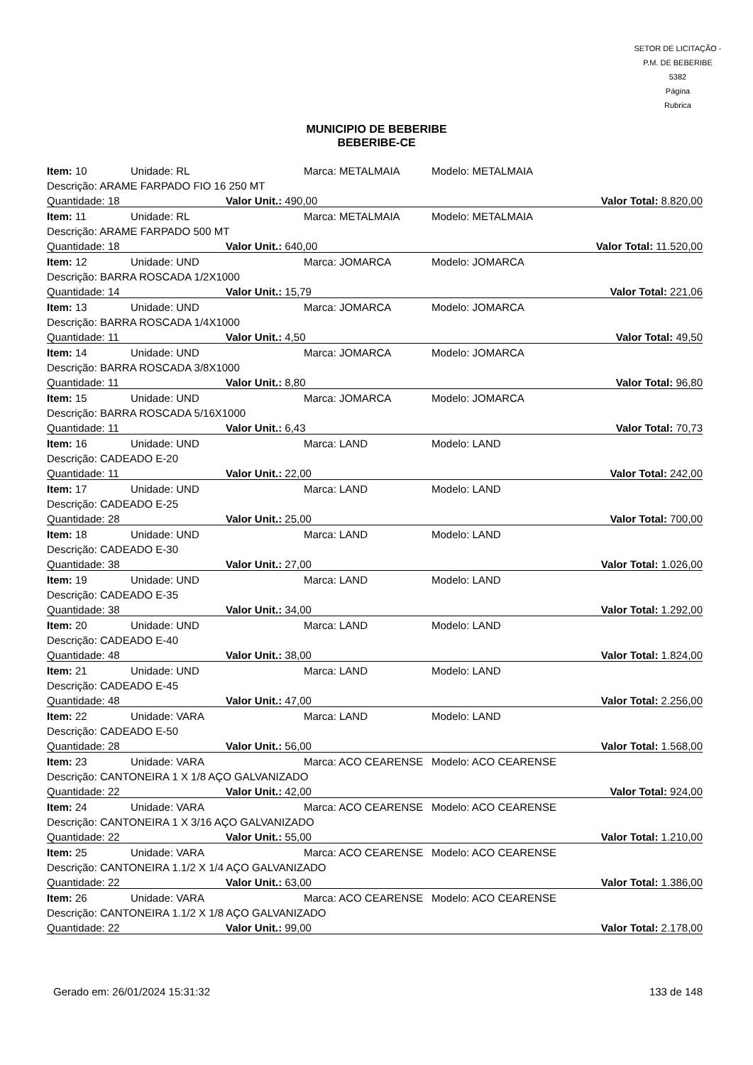SETOR DE LICITAÇÃO - P.M. DE BEBERIBE
5382
Página
Rubrica
MUNICIPIO DE BEBERIBE
BEBERIBE-CE
| Item: 10 | Unidade: RL | Marca: METALMAIA | Modelo: METALMAIA |
| Descrição: ARAME FARPADO FIO 16 250 MT | | | |
| Quantidade: 18 | | Valor Unit.: 490,00 | Valor Total: 8.820,00 |
| Item: 11 | Unidade: RL | Marca: METALMAIA | Modelo: METALMAIA |
| Descrição: ARAME FARPADO 500 MT | | | |
| Quantidade: 18 | | Valor Unit.: 640,00 | Valor Total: 11.520,00 |
| Item: 12 | Unidade: UND | Marca: JOMARCA | Modelo: JOMARCA |
| Descrição: BARRA ROSCADA 1/2X1000 | | | |
| Quantidade: 14 | | Valor Unit.: 15,79 | Valor Total: 221,06 |
| Item: 13 | Unidade: UND | Marca: JOMARCA | Modelo: JOMARCA |
| Descrição: BARRA ROSCADA 1/4X1000 | | | |
| Quantidade: 11 | | Valor Unit.: 4,50 | Valor Total: 49,50 |
| Item: 14 | Unidade: UND | Marca: JOMARCA | Modelo: JOMARCA |
| Descrição: BARRA ROSCADA 3/8X1000 | | | |
| Quantidade: 11 | | Valor Unit.: 8,80 | Valor Total: 96,80 |
| Item: 15 | Unidade: UND | Marca: JOMARCA | Modelo: JOMARCA |
| Descrição: BARRA ROSCADA 5/16X1000 | | | |
| Quantidade: 11 | | Valor Unit.: 6,43 | Valor Total: 70,73 |
| Item: 16 | Unidade: UND | Marca: LAND | Modelo: LAND |
| Descrição: CADEADO E-20 | | | |
| Quantidade: 11 | | Valor Unit.: 22,00 | Valor Total: 242,00 |
| Item: 17 | Unidade: UND | Marca: LAND | Modelo: LAND |
| Descrição: CADEADO E-25 | | | |
| Quantidade: 28 | | Valor Unit.: 25,00 | Valor Total: 700,00 |
| Item: 18 | Unidade: UND | Marca: LAND | Modelo: LAND |
| Descrição: CADEADO E-30 | | | |
| Quantidade: 38 | | Valor Unit.: 27,00 | Valor Total: 1.026,00 |
| Item: 19 | Unidade: UND | Marca: LAND | Modelo: LAND |
| Descrição: CADEADO E-35 | | | |
| Quantidade: 38 | | Valor Unit.: 34,00 | Valor Total: 1.292,00 |
| Item: 20 | Unidade: UND | Marca: LAND | Modelo: LAND |
| Descrição: CADEADO E-40 | | | |
| Quantidade: 48 | | Valor Unit.: 38,00 | Valor Total: 1.824,00 |
| Item: 21 | Unidade: UND | Marca: LAND | Modelo: LAND |
| Descrição: CADEADO E-45 | | | |
| Quantidade: 48 | | Valor Unit.: 47,00 | Valor Total: 2.256,00 |
| Item: 22 | Unidade: VARA | Marca: LAND | Modelo: LAND |
| Descrição: CADEADO E-50 | | | |
| Quantidade: 28 | | Valor Unit.: 56,00 | Valor Total: 1.568,00 |
| Item: 23 | Unidade: VARA | Marca: ACO CEARENSE | Modelo: ACO CEARENSE |
| Descrição: CANTONEIRA 1 X 1/8 AÇO GALVANIZADO | | | |
| Quantidade: 22 | | Valor Unit.: 42,00 | Valor Total: 924,00 |
| Item: 24 | Unidade: VARA | Marca: ACO CEARENSE | Modelo: ACO CEARENSE |
| Descrição: CANTONEIRA 1 X 3/16 AÇO GALVANIZADO | | | |
| Quantidade: 22 | | Valor Unit.: 55,00 | Valor Total: 1.210,00 |
| Item: 25 | Unidade: VARA | Marca: ACO CEARENSE | Modelo: ACO CEARENSE |
| Descrição: CANTONEIRA 1.1/2 X 1/4 AÇO GALVANIZADO | | | |
| Quantidade: 22 | | Valor Unit.: 63,00 | Valor Total: 1.386,00 |
| Item: 26 | Unidade: VARA | Marca: ACO CEARENSE | Modelo: ACO CEARENSE |
| Descrição: CANTONEIRA 1.1/2 X 1/8 AÇO GALVANIZADO | | | |
| Quantidade: 22 | | Valor Unit.: 99,00 | Valor Total: 2.178,00 |
Gerado em: 26/01/2024 15:31:32 133 de 148